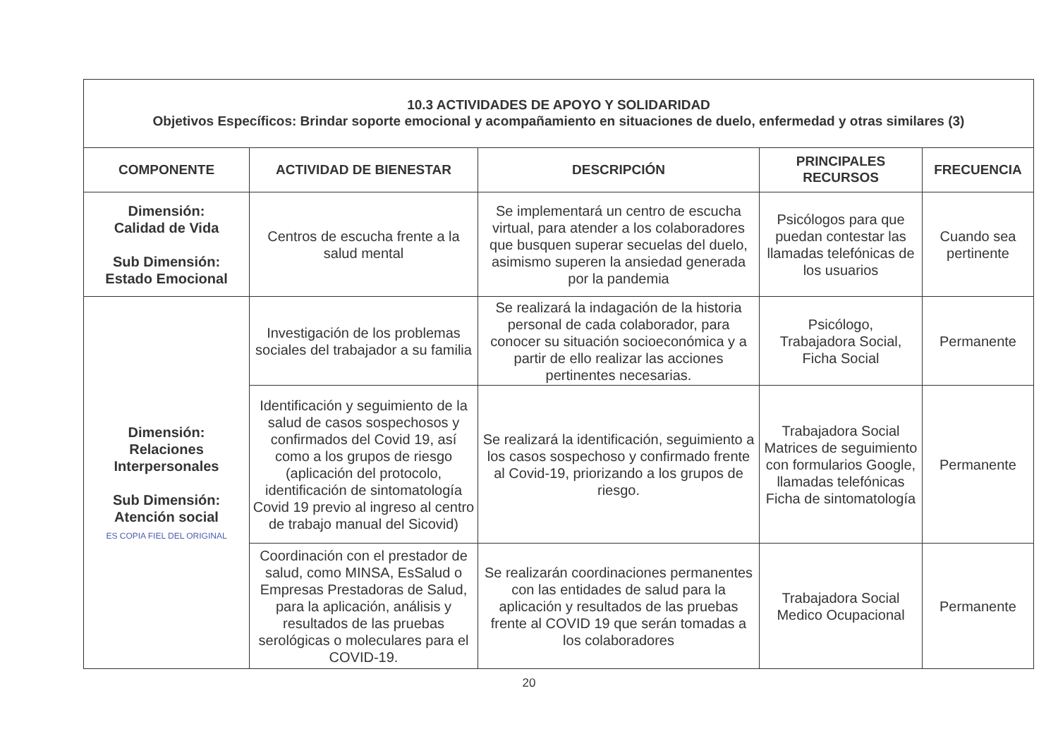| 10.3 ACTIVIDADES DE APOYO Y SOLIDARIDAD Objetivos Específicos: Brindar soporte emocional y acompañamiento en situaciones de duelo, enfermedad y otras similares (3) | | | | |
| COMPONENTE | ACTIVIDAD DE BIENESTAR | DESCRIPCIÓN | PRINCIPALES RECURSOS | FRECUENCIA |
| Dimensión: Calidad de Vida Sub Dimensión: Estado Emocional | Centros de escucha frente a la salud mental | Se implementará un centro de escucha virtual, para atender a los colaboradores que busquen superar secuelas del duelo, asimismo superen la ansiedad generada por la pandemia | Psicólogos para que puedan contestar las llamadas telefónicas de los usuarios | Cuando sea pertinente |
| Dimensión: Relaciones Interpersonales Sub Dimensión: Atención social ES COPIA FIEL DEL ORIGINAL | Investigación de los problemas sociales del trabajador a su familia | Se realizará la indagación de la historia personal de cada colaborador, para conocer su situación socioeconómica y a partir de ello realizar las acciones pertinentes necesarias. | Psicólogo, Trabajadora Social, Ficha Social | Permanente |
| | Identificación y seguimiento de la salud de casos sospechosos y confirmados del Covid 19, así como a los grupos de riesgo (aplicación del protocolo, identificación de sintomatología Covid 19 previo al ingreso al centro de trabajo manual del Sicovid) | Se realizará la identificación, seguimiento a los casos sospechoso y confirmado frente al Covid-19, priorizando a los grupos de riesgo. | Trabajadora Social Matrices de seguimiento con formularios Google, llamadas telefónicas Ficha de sintomatología | Permanente |
| | Coordinación con el prestador de salud, como MINSA, EsSalud o Empresas Prestadoras de Salud, para la aplicación, análisis y resultados de las pruebas serológicas o moleculares para el COVID-19. | Se realizarán coordinaciones permanentes con las entidades de salud para la aplicación y resultados de las pruebas frente al COVID 19 que serán tomadas a los colaboradores | Trabajadora Social Medico Ocupacional | Permanente |
20